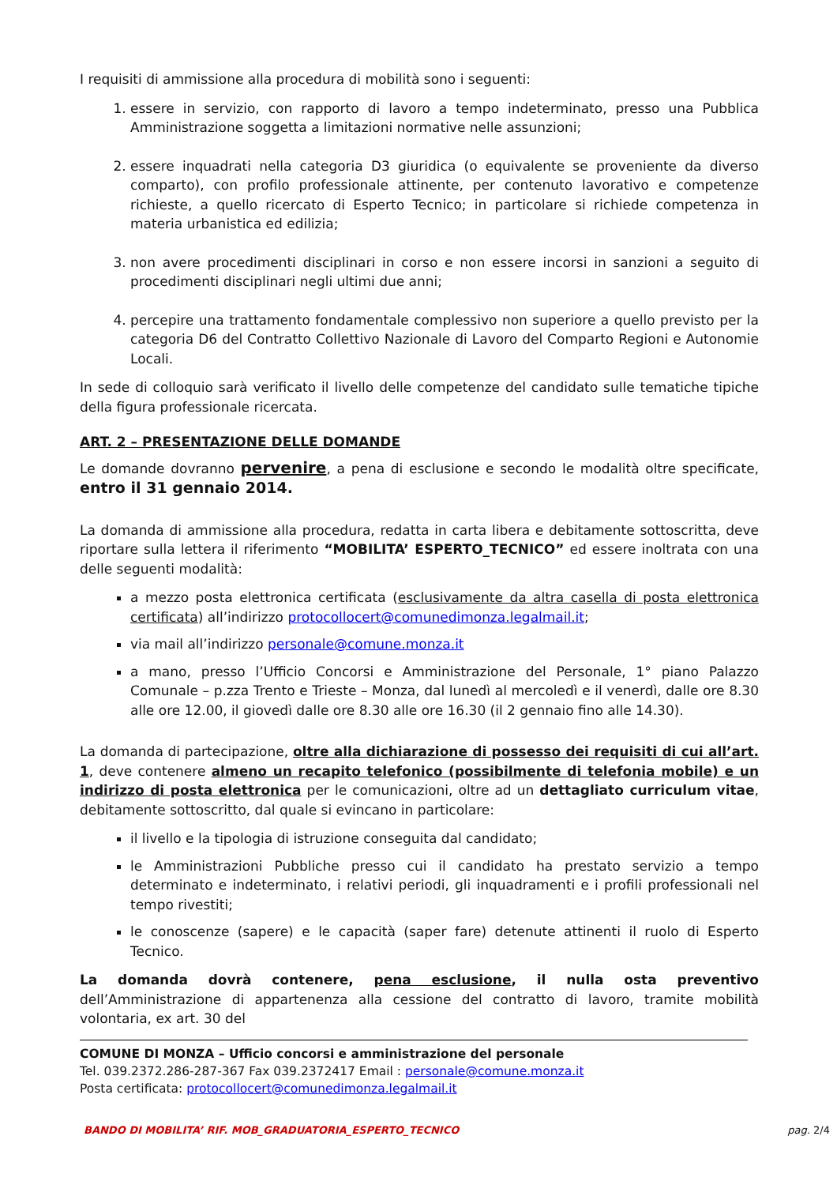I requisiti di ammissione alla procedura di mobilità sono i seguenti:
1. essere in servizio, con rapporto di lavoro a tempo indeterminato, presso una Pubblica Amministrazione soggetta a limitazioni normative nelle assunzioni;
2. essere inquadrati nella categoria D3 giuridica (o equivalente se proveniente da diverso comparto), con profilo professionale attinente, per contenuto lavorativo e competenze richieste, a quello ricercato di Esperto Tecnico; in particolare si richiede competenza in materia urbanistica ed edilizia;
3. non avere procedimenti disciplinari in corso e non essere incorsi in sanzioni a seguito di procedimenti disciplinari negli ultimi due anni;
4. percepire una trattamento fondamentale complessivo non superiore a quello previsto per la categoria D6 del Contratto Collettivo Nazionale di Lavoro del Comparto Regioni e Autonomie Locali.
In sede di colloquio sarà verificato il livello delle competenze del candidato sulle tematiche tipiche della figura professionale ricercata.
ART. 2 – PRESENTAZIONE DELLE DOMANDE
Le domande dovranno pervenire, a pena di esclusione e secondo le modalità oltre specificate, entro il 31 gennaio 2014.
La domanda di ammissione alla procedura, redatta in carta libera e debitamente sottoscritta, deve riportare sulla lettera il riferimento “MOBILITA’ ESPERTO_TECNICO” ed essere inoltrata con una delle seguenti modalità:
a mezzo posta elettronica certificata (esclusivamente da altra casella di posta elettronica certificata) all’indirizzo protocollocert@comunedimonza.legalmail.it;
via mail all’indirizzo personale@comune.monza.it
a mano, presso l’Ufficio Concorsi e Amministrazione del Personale, 1° piano Palazzo Comunale – p.zza Trento e Trieste – Monza, dal lunedì al mercoledì e il venerdì, dalle ore 8.30 alle ore 12.00, il giovedì dalle ore 8.30 alle ore 16.30 (il 2 gennaio fino alle 14.30).
La domanda di partecipazione, oltre alla dichiarazione di possesso dei requisiti di cui all’art. 1, deve contenere almeno un recapito telefonico (possibilmente di telefonia mobile) e un indirizzo di posta elettronica per le comunicazioni, oltre ad un dettagliato curriculum vitae, debitamente sottoscritto, dal quale si evincano in particolare:
il livello e la tipologia di istruzione conseguita dal candidato;
le Amministrazioni Pubbliche presso cui il candidato ha prestato servizio a tempo determinato e indeterminato, i relativi periodi, gli inquadramenti e i profili professionali nel tempo rivestiti;
le conoscenze (sapere) e le capacità (saper fare) detenute attinenti il ruolo di Esperto Tecnico.
La domanda dovrà contenere, pena esclusione, il nulla osta preventivo dell’Amministrazione di appartenenza alla cessione del contratto di lavoro, tramite mobilità volontaria, ex art. 30 del
COMUNE DI MONZA – Ufficio concorsi e amministrazione del personale
Tel. 039.2372.286-287-367 Fax 039.2372417 Email : personale@comune.monza.it
Posta certificata: protocollocert@comunedimonza.legalmail.it
BANDO DI MOBILITA’ RIF. MOB_GRADUATORIA_ESPERTO_TECNICO pag. 2/4